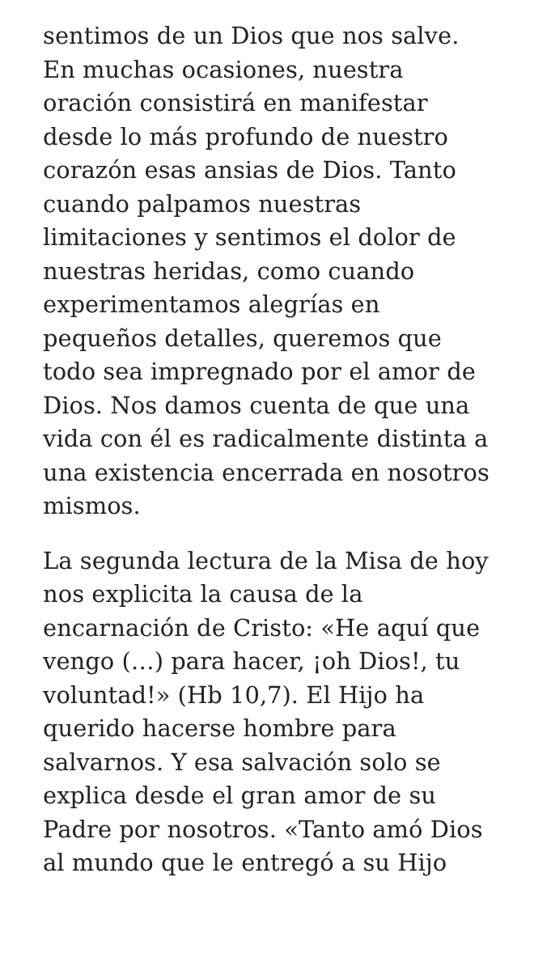sentimos de un Dios que nos salve.
En muchas ocasiones, nuestra
oración consistirá en manifestar
desde lo más profundo de nuestro
corazón esas ansias de Dios. Tanto
cuando palpamos nuestras
limitaciones y sentimos el dolor de
nuestras heridas, como cuando
experimentamos alegrías en
pequeños detalles, queremos que
todo sea impregnado por el amor de
Dios. Nos damos cuenta de que una
vida con él es radicalmente distinta a
una existencia encerrada en nosotros
mismos.
La segunda lectura de la Misa de hoy
nos explicita la causa de la
encarnación de Cristo: «He aquí que
vengo (…) para hacer, ¡oh Dios!, tu
voluntad!» (Hb 10,7). El Hijo ha
querido hacerse hombre para
salvarnos. Y esa salvación solo se
explica desde el gran amor de su
Padre por nosotros. «Tanto amó Dios
al mundo que le entregó a su Hijo